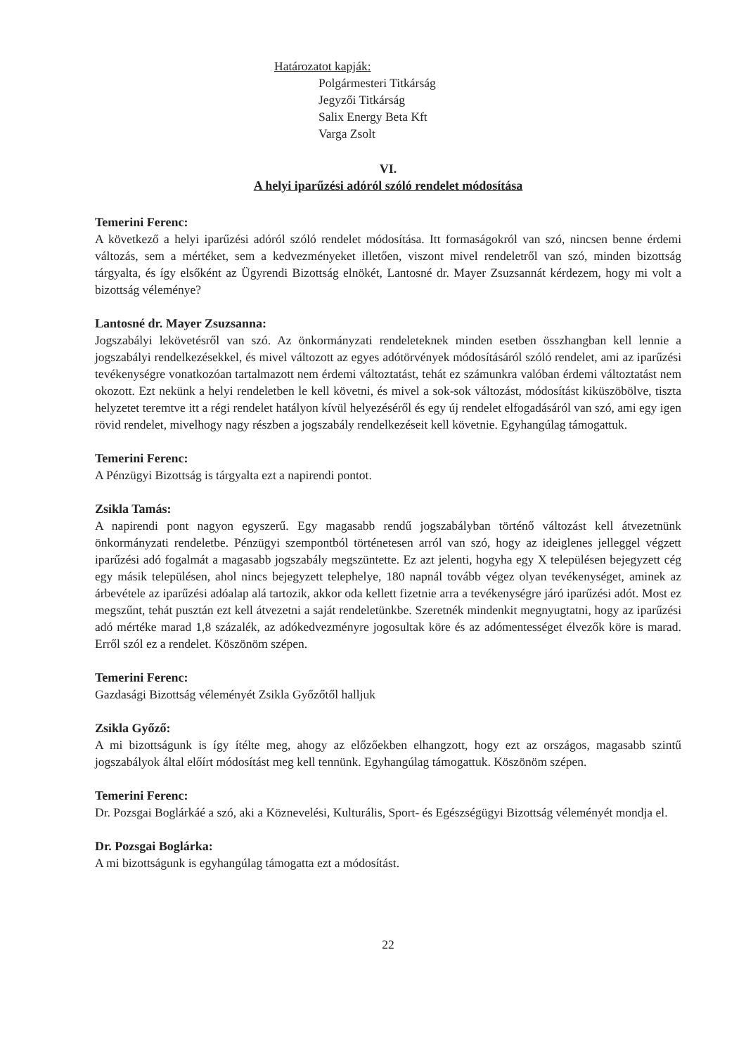Határozatot kapják:
Polgármesteri Titkárság
Jegyzői Titkárság
Salix Energy Beta Kft
Varga Zsolt
VI.
A helyi iparűzési adóról szóló rendelet módosítása
Temerini Ferenc:
A következő a helyi iparűzési adóról szóló rendelet módosítása. Itt formaságokról van szó, nincsen benne érdemi változás, sem a mértéket, sem a kedvezményeket illetően, viszont mivel rendeletről van szó, minden bizottság tárgyalta, és így elsőként az Ügyrendi Bizottság elnökét, Lantosné dr. Mayer Zsuzsannát kérdezem, hogy mi volt a bizottság véleménye?
Lantosné dr. Mayer Zsuzsanna:
Jogszabályi lekövetésről van szó. Az önkormányzati rendeleteknek minden esetben összhangban kell lennie a jogszabályi rendelkezésekkel, és mivel változott az egyes adótörvények módosításáról szóló rendelet, ami az iparűzési tevékenységre vonatkozóan tartalmazott nem érdemi változtatást, tehát ez számunkra valóban érdemi változtatást nem okozott. Ezt nekünk a helyi rendeletben le kell követni, és mivel a sok-sok változást, módosítást kiküszöbölve, tiszta helyzetet teremtve itt a régi rendelet hatályon kívül helyezéséről és egy új rendelet elfogadásáról van szó, ami egy igen rövid rendelet, mivelhogy nagy részben a jogszabály rendelkezéseit kell követnie. Egyhangúlag támogattuk.
Temerini Ferenc:
A Pénzügyi Bizottság is tárgyalta ezt a napirendi pontot.
Zsikla Tamás:
A napirendi pont nagyon egyszerű. Egy magasabb rendű jogszabályban történő változást kell átvezetnünk önkormányzati rendeletbe. Pénzügyi szempontból történetesen arról van szó, hogy az ideiglenes jelleggel végzett iparűzési adó fogalmát a magasabb jogszabály megszüntette. Ez azt jelenti, hogyha egy X településen bejegyzett cég egy másik településen, ahol nincs bejegyzett telephelye, 180 napnál tovább végez olyan tevékenységet, aminek az árbevétele az iparűzési adóalap alá tartozik, akkor oda kellett fizetnie arra a tevékenységre járó iparűzési adót. Most ez megszűnt, tehát pusztán ezt kell átvezetni a saját rendeletünkbe. Szeretnék mindenkit megnyugtatni, hogy az iparűzési adó mértéke marad 1,8 százalék, az adókedvezményre jogosultak köre és az adómentességet élvezők köre is marad. Erről szól ez a rendelet. Köszönöm szépen.
Temerini Ferenc:
Gazdasági Bizottság véleményét Zsikla Győzőtől halljuk
Zsikla Győző:
A mi bizottságunk is így ítélte meg, ahogy az előzőekben elhangzott, hogy ezt az országos, magasabb szintű jogszabályok által előírt módosítást meg kell tennünk. Egyhangúlag támogattuk. Köszönöm szépen.
Temerini Ferenc:
Dr. Pozsgai Boglárkáé a szó, aki a Köznevelési, Kulturális, Sport- és Egészségügyi Bizottság véleményét mondja el.
Dr. Pozsgai Boglárka:
A mi bizottságunk is egyhangúlag támogatta ezt a módosítást.
22